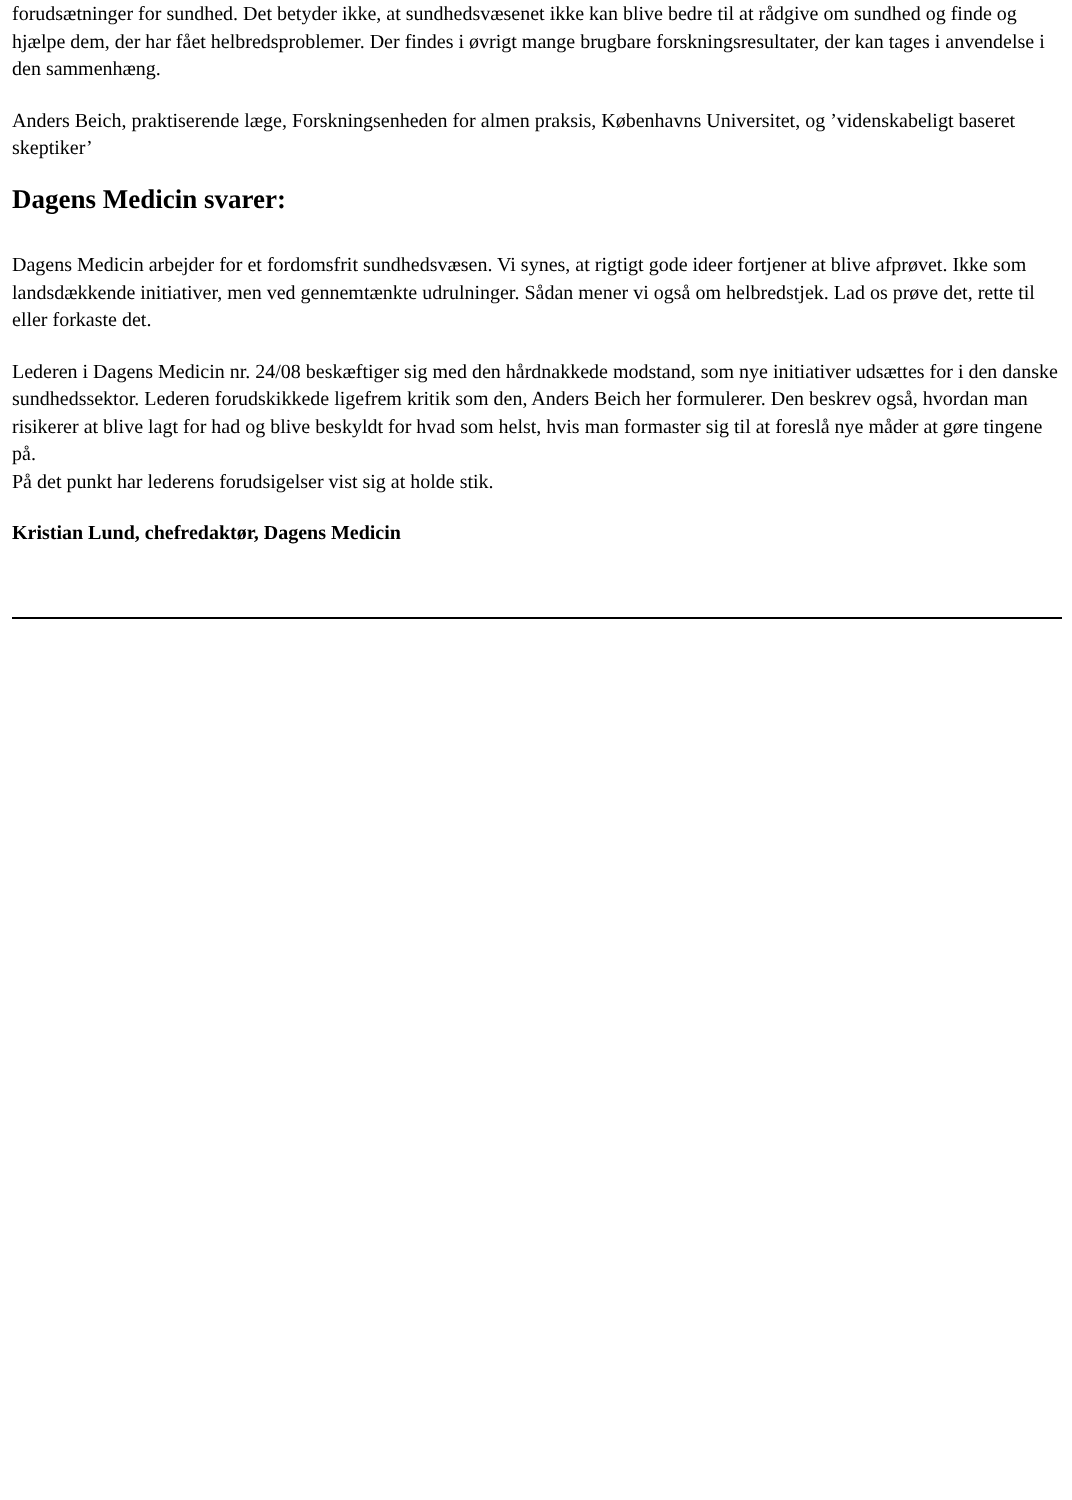forudsætninger for sundhed. Det betyder ikke, at sundhedsvæsenet ikke kan blive bedre til at rådgive om sundhed og finde og hjælpe dem, der har fået helbredsproblemer. Der findes i øvrigt mange brugbare forskningsresultater, der kan tages i anvendelse i den sammenhæng.
Anders Beich, praktiserende læge, Forskningsenheden for almen praksis, Københavns Universitet, og ’videnskabeligt baseret skeptiker’
Dagens Medicin svarer:
Dagens Medicin arbejder for et fordomsfrit sundhedsvæsen. Vi synes, at rigtigt gode ideer fortjener at blive afprøvet. Ikke som landsdækkende initiativer, men ved gennemtænkte udrulninger. Sådan mener vi også om helbredstjek. Lad os prøve det, rette til eller forkaste det.
Lederen i Dagens Medicin nr. 24/08 beskæftiger sig med den hårdnakkede modstand, som nye initiativer udsættes for i den danske sundhedssektor. Lederen forudskikkede ligefrem kritik som den, Anders Beich her formulerer. Den beskrev også, hvordan man risikerer at blive lagt for had og blive beskyldt for hvad som helst, hvis man formaster sig til at foreslå nye måder at gøre tingene på.
På det punkt har lederens forudsigelser vist sig at holde stik.
Kristian Lund, chefredaktør, Dagens Medicin